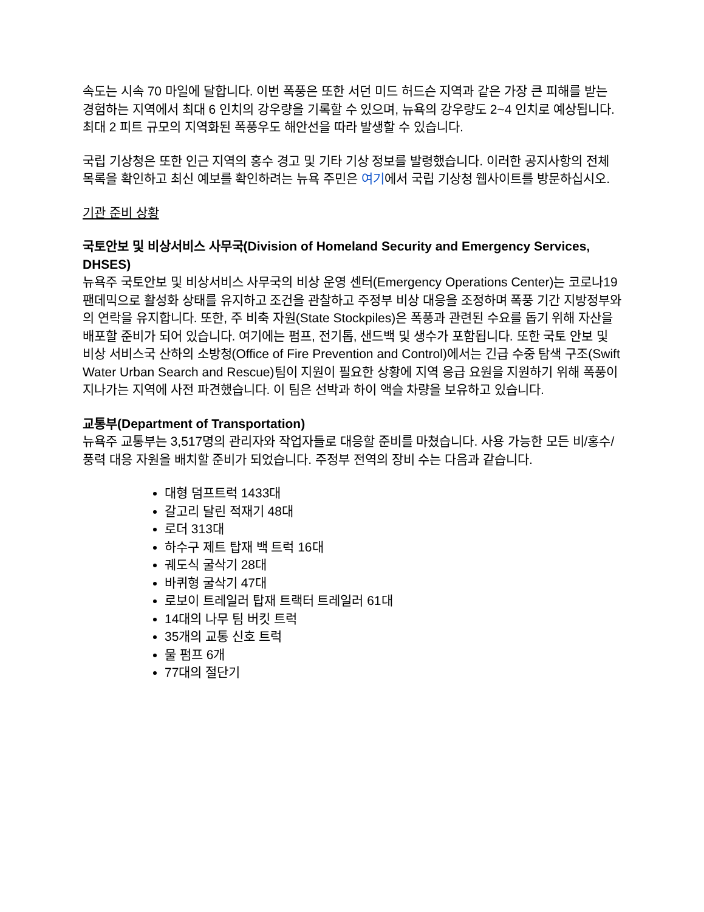속도는 시속 70 마일에 달합니다. 이번 폭풍은 또한 서던 미드 허드슨 지역과 같은 가장 큰 피해를 받는 경험하는 지역에서 최대 6 인치의 강우량을 기록할 수 있으며, 뉴욕의 강우량도 2~4 인치로 예상됩니다. 최대 2 피트 규모의 지역화된 폭풍우도 해안선을 따라 발생할 수 있습니다.
국립 기상청은 또한 인근 지역의 홍수 경고 및 기타 기상 정보를 발령했습니다. 이러한 공지사항의 전체 목록을 확인하고 최신 예보를 확인하려는 뉴욕 주민은 여기에서 국립 기상청 웹사이트를 방문하십시오.
기관 준비 상황
국토안보 및 비상서비스 사무국(Division of Homeland Security and Emergency Services, DHSES)
뉴욕주 국토안보 및 비상서비스 사무국의 비상 운영 센터(Emergency Operations Center)는 코로나19 팬데믹으로 활성화 상태를 유지하고 조건을 관찰하고 주정부 비상 대응을 조정하며 폭풍 기간 지방정부와의 연락을 유지합니다. 또한, 주 비축 자원(State Stockpiles)은 폭풍과 관련된 수요를 돕기 위해 자산을 배포할 준비가 되어 있습니다. 여기에는 펌프, 전기톱, 샌드백 및 생수가 포함됩니다. 또한 국토 안보 및 비상 서비스국 산하의 소방청(Office of Fire Prevention and Control)에서는 긴급 수중 탐색 구조(Swift Water Urban Search and Rescue)팀이 지원이 필요한 상황에 지역 응급 요원을 지원하기 위해 폭풍이 지나가는 지역에 사전 파견했습니다. 이 팀은 선박과 하이 액슬 차량을 보유하고 있습니다.
교통부(Department of Transportation)
뉴욕주 교통부는 3,517명의 관리자와 작업자들로 대응할 준비를 마쳤습니다. 사용 가능한 모든 비/홍수/풍력 대응 자원을 배치할 준비가 되었습니다. 주정부 전역의 장비 수는 다음과 같습니다.
대형 덤프트럭 1433대
갈고리 달린 적재기 48대
로더 313대
하수구 제트 탑재 백 트럭 16대
궤도식 굴삭기 28대
바퀴형 굴삭기 47대
로보이 트레일러 탑재 트랙터 트레일러 61대
14대의 나무 팀 버킷 트럭
35개의 교통 신호 트럭
물 펌프 6개
77대의 절단기